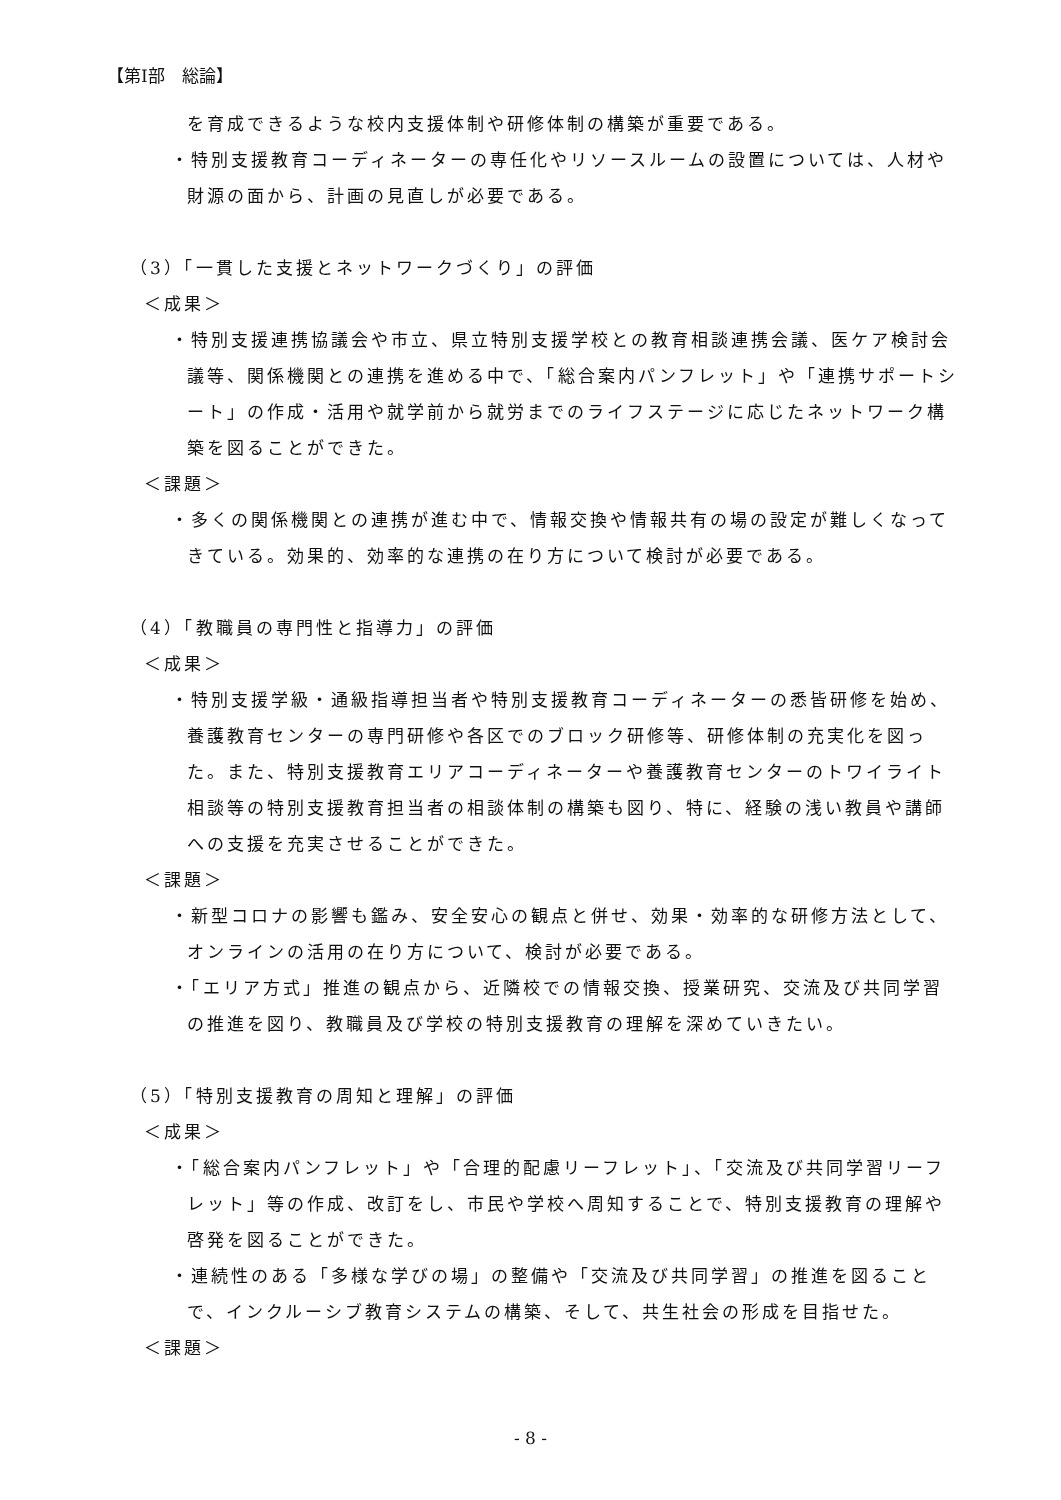【第Ⅰ部　総論】
を育成できるような校内支援体制や研修体制の構築が重要である。
・特別支援教育コーディネーターの専任化やリソースルームの設置については、人材や財源の面から、計画の見直しが必要である。
（3）「一貫した支援とネットワークづくり」の評価
＜成果＞
・特別支援連携協議会や市立、県立特別支援学校との教育相談連携会議、医ケア検討会議等、関係機関との連携を進める中で、「総合案内パンフレット」や「連携サポートシート」の作成・活用や就学前から就労までのライフステージに応じたネットワーク構築を図ることができた。
＜課題＞
・多くの関係機関との連携が進む中で、情報交換や情報共有の場の設定が難しくなってきている。効果的、効率的な連携の在り方について検討が必要である。
（4）「教職員の専門性と指導力」の評価
＜成果＞
・特別支援学級・通級指導担当者や特別支援教育コーディネーターの悉皆研修を始め、養護教育センターの専門研修や各区でのブロック研修等、研修体制の充実化を図った。また、特別支援教育エリアコーディネーターや養護教育センターのトワイライト相談等の特別支援教育担当者の相談体制の構築も図り、特に、経験の浅い教員や講師への支援を充実させることができた。
＜課題＞
・新型コロナの影響も鑑み、安全安心の観点と併せ、効果・効率的な研修方法として、オンラインの活用の在り方について、検討が必要である。
・「エリア方式」推進の観点から、近隣校での情報交換、授業研究、交流及び共同学習の推進を図り、教職員及び学校の特別支援教育の理解を深めていきたい。
（5）「特別支援教育の周知と理解」の評価
＜成果＞
・「総合案内パンフレット」や「合理的配慮リーフレット」、「交流及び共同学習リーフレット」等の作成、改訂をし、市民や学校へ周知することで、特別支援教育の理解や啓発を図ることができた。
・連続性のある「多様な学びの場」の整備や「交流及び共同学習」の推進を図ることで、インクルーシブ教育システムの構築、そして、共生社会の形成を目指せた。
＜課題＞
- 8 -